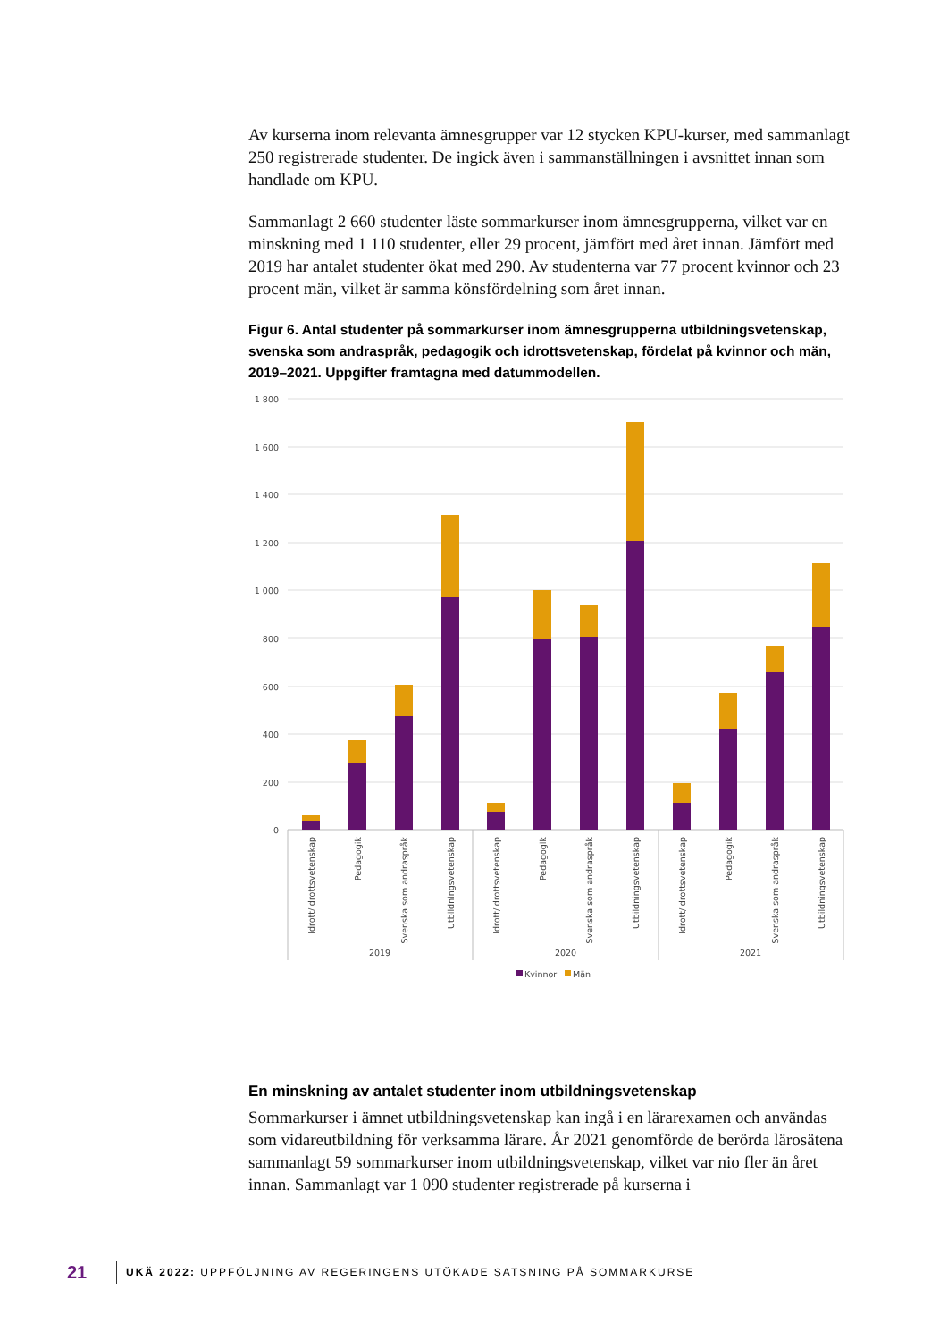Av kurserna inom relevanta ämnesgrupper var 12 stycken KPU-kurser, med sammanlagt 250 registrerade studenter. De ingick även i sammanställningen i avsnittet innan som handlade om KPU.
Sammanlagt 2 660 studenter läste sommarkurser inom ämnesgrupperna, vilket var en minskning med 1 110 studenter, eller 29 procent, jämfört med året innan. Jämfört med 2019 har antalet studenter ökat med 290. Av studenterna var 77 procent kvinnor och 23 procent män, vilket är samma könsfördelning som året innan.
Figur 6. Antal studenter på sommarkurser inom ämnesgrupperna utbildningsvetenskap, svenska som andraspråk, pedagogik och idrottsvetenskap, fördelat på kvinnor och män, 2019–2021. Uppgifter framtagna med datummodellen.
1 800
1 600
1 400
1 200
1 000
800
600
400
200
0
Idrott/idrottsvetenskap
Pedagogik
Svenska som andraspråk
Utbildningsvetenskap
Idrott/idrottsvetenskap
Pedagogik
Svenska som andraspråk
Utbildningsvetenskap
Idrott/idrottsvetenskap
Pedagogik
Svenska som andraspråk
Utbildningsvetenskap
2019
2020
2021
Kvinnor
Män
En minskning av antalet studenter inom utbildningsvetenskap
Sommarkurser i ämnet utbildningsvetenskap kan ingå i en lärarexamen och användas som vidareutbildning för verksamma lärare. År 2021 genomförde de berörda lärosätena sammanlagt 59 sommarkurser inom utbildningsvetenskap, vilket var nio fler än året innan. Sammanlagt var 1 090 studenter registrerade på kurserna i
21 UKÄ 2022: UPPFÖLJNING AV REGERINGENS UTÖKADE SATSNING PÅ SOMMARKURSE